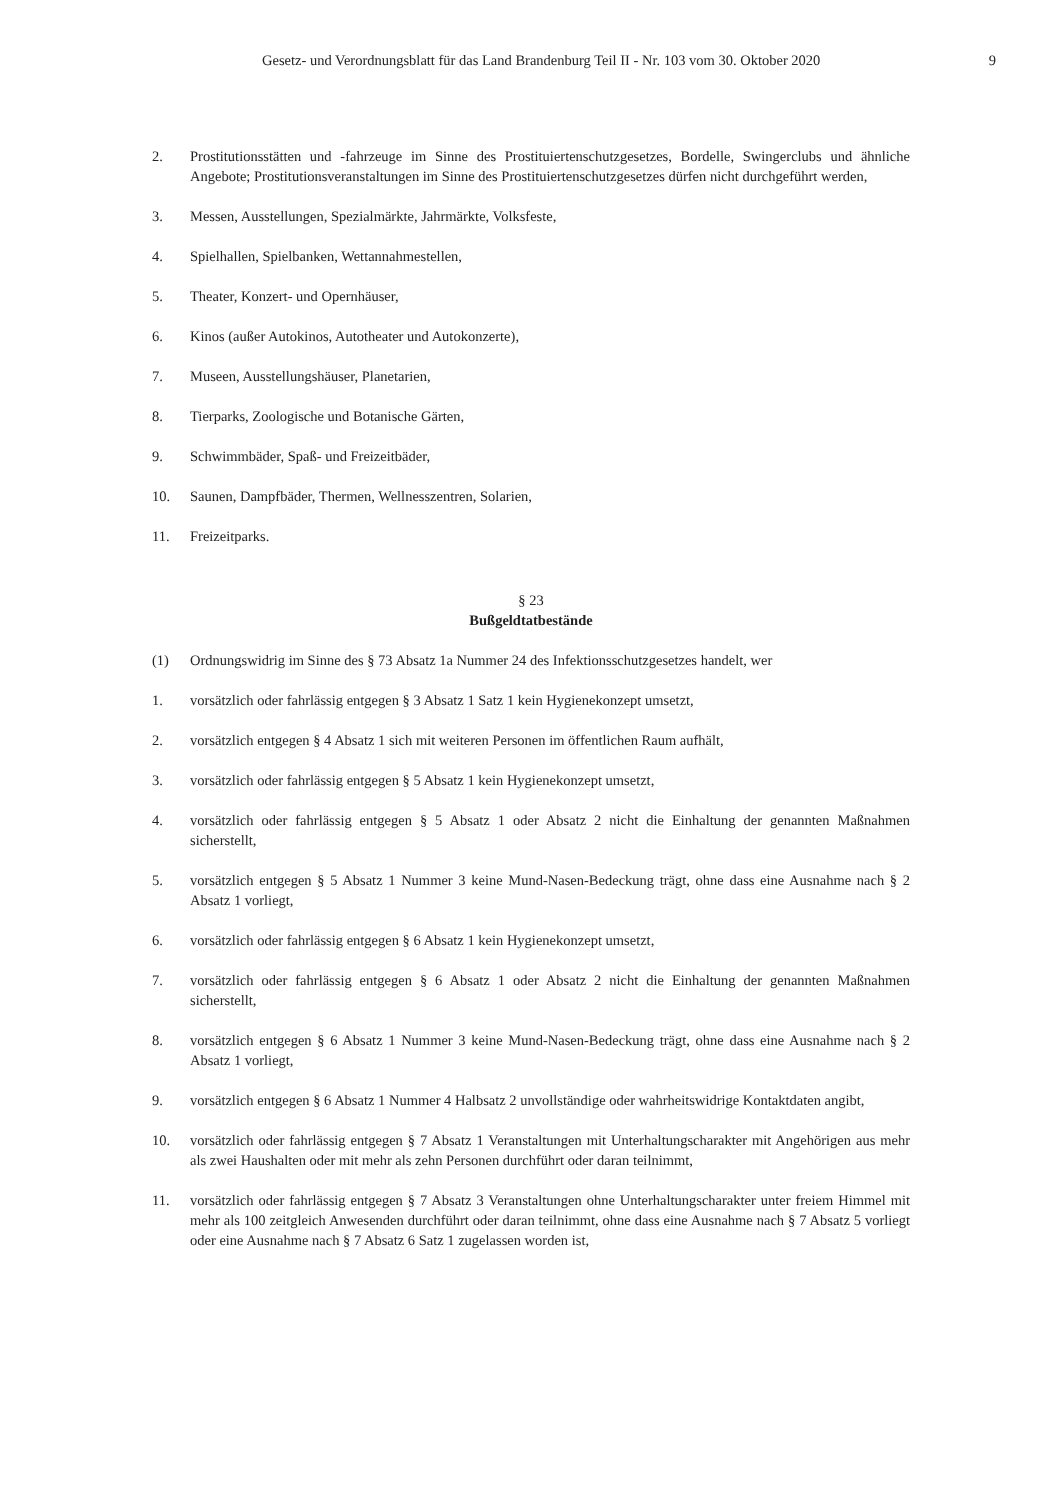Gesetz- und Verordnungsblatt für das Land Brandenburg Teil II - Nr. 103 vom 30. Oktober 2020 9
2. Prostitutionsstätten und -fahrzeuge im Sinne des Prostituiertenschutzgesetzes, Bordelle, Swingerclubs und ähnliche Angebote; Prostitutionsveranstaltungen im Sinne des Prostituiertenschutzgesetzes dürfen nicht durchgeführt werden,
3. Messen, Ausstellungen, Spezialmärkte, Jahrmärkte, Volksfeste,
4. Spielhallen, Spielbanken, Wettannahmestellen,
5. Theater, Konzert- und Opernhäuser,
6. Kinos (außer Autokinos, Autotheater und Autokonzerte),
7. Museen, Ausstellungshäuser, Planetarien,
8. Tierparks, Zoologische und Botanische Gärten,
9. Schwimmbäder, Spaß- und Freizeitbäder,
10. Saunen, Dampfbäder, Thermen, Wellnesszentren, Solarien,
11. Freizeitparks.
§ 23
Bußgeldtatbestände
(1) Ordnungswidrig im Sinne des § 73 Absatz 1a Nummer 24 des Infektionsschutzgesetzes handelt, wer
1. vorsätzlich oder fahrlässig entgegen § 3 Absatz 1 Satz 1 kein Hygienekonzept umsetzt,
2. vorsätzlich entgegen § 4 Absatz 1 sich mit weiteren Personen im öffentlichen Raum aufhält,
3. vorsätzlich oder fahrlässig entgegen § 5 Absatz 1 kein Hygienekonzept umsetzt,
4. vorsätzlich oder fahrlässig entgegen § 5 Absatz 1 oder Absatz 2 nicht die Einhaltung der genannten Maßnahmen sicherstellt,
5. vorsätzlich entgegen § 5 Absatz 1 Nummer 3 keine Mund-Nasen-Bedeckung trägt, ohne dass eine Ausnahme nach § 2 Absatz 1 vorliegt,
6. vorsätzlich oder fahrlässig entgegen § 6 Absatz 1 kein Hygienekonzept umsetzt,
7. vorsätzlich oder fahrlässig entgegen § 6 Absatz 1 oder Absatz 2 nicht die Einhaltung der genannten Maßnahmen sicherstellt,
8. vorsätzlich entgegen § 6 Absatz 1 Nummer 3 keine Mund-Nasen-Bedeckung trägt, ohne dass eine Ausnahme nach § 2 Absatz 1 vorliegt,
9. vorsätzlich entgegen § 6 Absatz 1 Nummer 4 Halbsatz 2 unvollständige oder wahrheitswidrige Kontaktdaten angibt,
10. vorsätzlich oder fahrlässig entgegen § 7 Absatz 1 Veranstaltungen mit Unterhaltungscharakter mit Angehörigen aus mehr als zwei Haushalten oder mit mehr als zehn Personen durchführt oder daran teilnimmt,
11. vorsätzlich oder fahrlässig entgegen § 7 Absatz 3 Veranstaltungen ohne Unterhaltungscharakter unter freiem Himmel mit mehr als 100 zeitgleich Anwesenden durchführt oder daran teilnimmt, ohne dass eine Ausnahme nach § 7 Absatz 5 vorliegt oder eine Ausnahme nach § 7 Absatz 6 Satz 1 zugelassen worden ist,